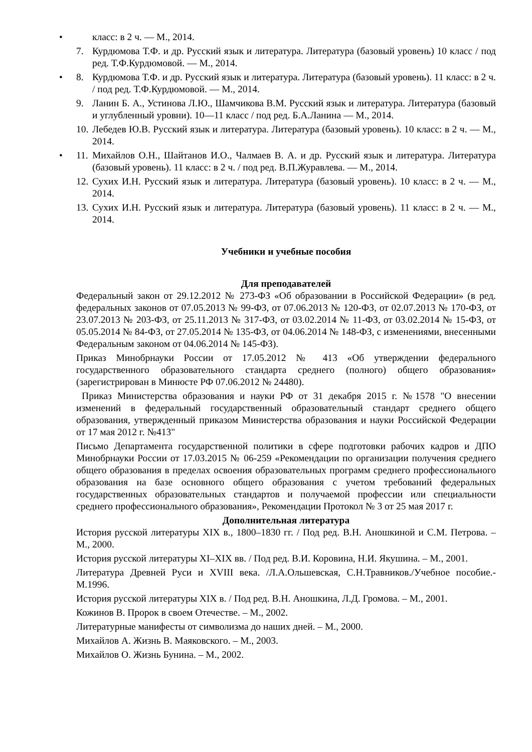• класс: в 2 ч. — М., 2014.
7. Курдюмова Т.Ф. и др. Русский язык и литература. Литература (базовый уровень) 10 класс / под ред. Т.Ф.Курдюмовой. — М., 2014.
• 8. Курдюмова Т.Ф. и др. Русский язык и литература. Литература (базовый уровень). 11 класс: в 2 ч. / под ред. Т.Ф.Курдюмовой. — М., 2014.
9. Ланин Б. А., Устинова Л.Ю., Шамчикова В.М. Русский язык и литература. Литература (базовый и углубленный уровни). 10—11 класс / под ред. Б.А.Ланина — М., 2014.
10. Лебедев Ю.В. Русский язык и литература. Литература (базовый уровень). 10 класс: в 2 ч. — М., 2014.
• 11. Михайлов О.Н., Шайтанов И.О., Чалмаев В. А. и др. Русский язык и литература. Литература (базовый уровень). 11 класс: в 2 ч. / под ред. В.П.Журавлева. — М., 2014.
12. Сухих И.Н. Русский язык и литература. Литература (базовый уровень). 10 класс: в 2 ч. — М., 2014.
13. Сухих И.Н. Русский язык и литература. Литература (базовый уровень). 11 класс: в 2 ч. — М., 2014.
Учебники и учебные пособия
Для преподавателей
Федеральный закон от 29.12.2012 № 273-ФЗ «Об образовании в Российской Федерации» (в ред. федеральных законов от 07.05.2013 № 99-ФЗ, от 07.06.2013 № 120-ФЗ, от 02.07.2013 № 170-ФЗ, от 23.07.2013 № 203-ФЗ, от 25.11.2013 № 317-ФЗ, от 03.02.2014 № 11-ФЗ, от 03.02.2014 № 15-ФЗ, от 05.05.2014 № 84-ФЗ, от 27.05.2014 № 135-ФЗ, от 04.06.2014 № 148-ФЗ, с изменениями, внесенными Федеральным законом от 04.06.2014 № 145-ФЗ).
Приказ Минобрнауки России от 17.05.2012 № 413 «Об утверждении федерального государственного образовательного стандарта среднего (полного) общего образования» (зарегистрирован в Минюсте РФ 07.06.2012 № 24480).
Приказ Министерства образования и науки РФ от 31 декабря 2015 г. №1578 "О внесении изменений в федеральный государственный образовательный стандарт среднего общего образования, утвержденный приказом Министерства образования и науки Российской Федерации от 17 мая 2012 г. №413"
Письмо Департамента государственной политики в сфере подготовки рабочих кадров и ДПО Минобрнауки России от 17.03.2015 № 06-259 «Рекомендации по организации получения среднего общего образования в пределах освоения образовательных программ среднего профессионального образования на базе основного общего образования с учетом требований федеральных государственных образовательных стандартов и получаемой профессии или специальности среднего профессионального образования», Рекомендации Протокол № 3 от 25 мая 2017 г.
Дополнительная литература
История русской литературы XIX в., 1800–1830 гг. / Под ред. В.Н. Аношкиной и С.М. Петрова. – М., 2000.
История русской литературы XI–XIX вв. / Под ред. В.И. Коровина, Н.И. Якушина. – М., 2001.
Литература Древней Руси и XVIII века. /Л.А.Ольшевская, С.Н.Травников./Учебное пособие.-М.1996.
История русской литературы XIX в. / Под ред. В.Н. Аношкина, Л.Д. Громова. – М., 2001.
Кожинов В. Пророк в своем Отечестве. – М., 2002.
Литературные манифесты от символизма до наших дней. – М., 2000.
Михайлов А. Жизнь В. Маяковского. – М., 2003.
Михайлов О. Жизнь Бунина. – М., 2002.